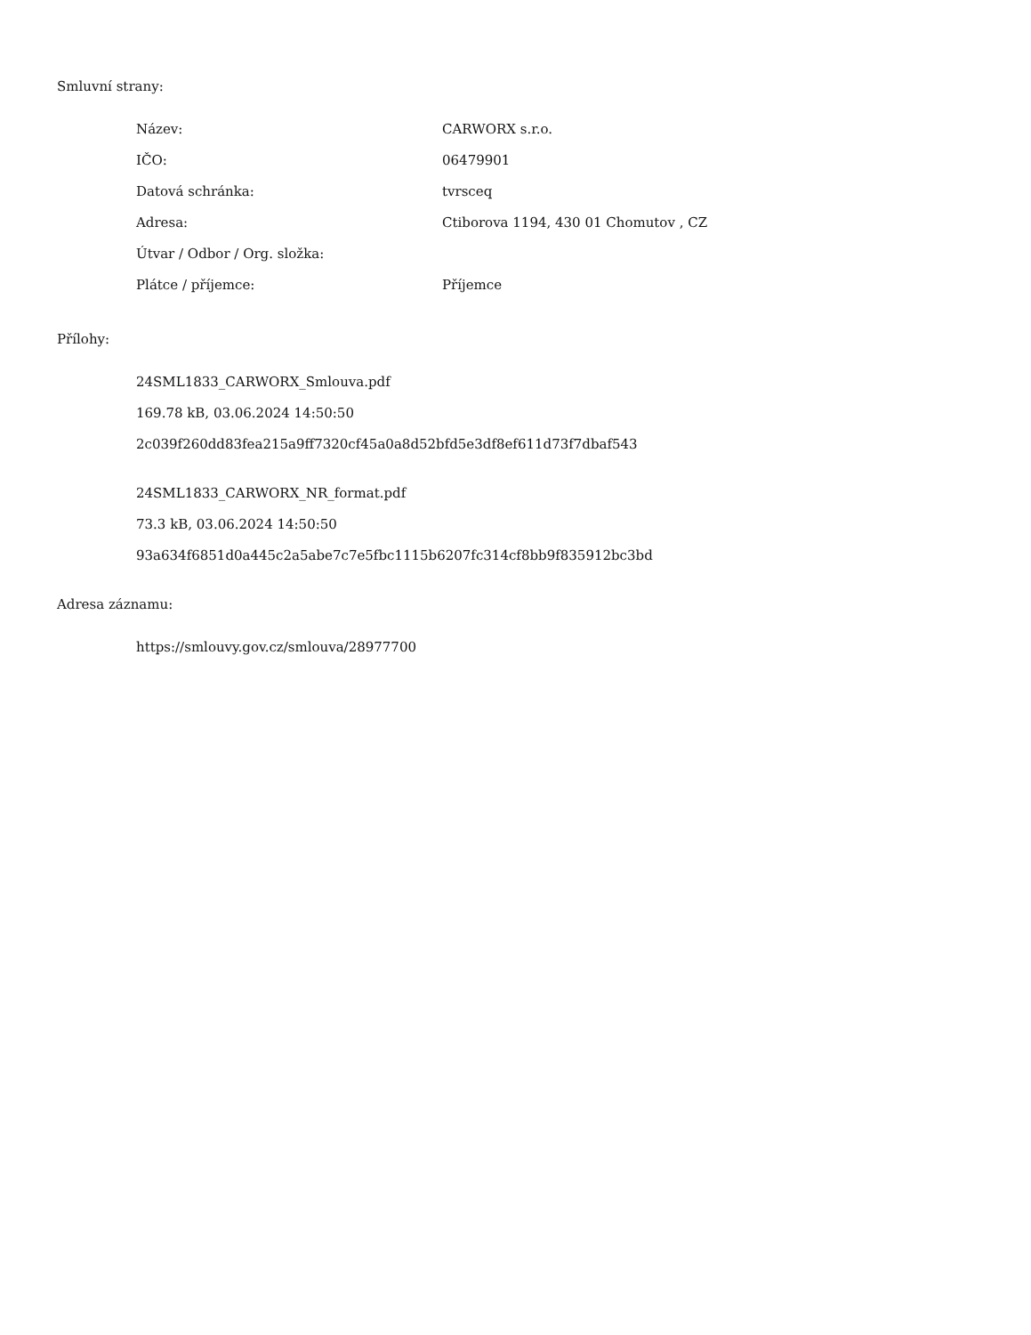Smluvní strany:
| Název: | CARWORX s.r.o. |
| IČO: | 06479901 |
| Datová schránka: | tvrsceq |
| Adresa: | Ctiborova 1194, 430 01 Chomutov , CZ |
| Útvar / Odbor / Org. složka: | |
| Plátce / příjemce: | Příjemce |
Přílohy:
24SML1833_CARWORX_Smlouva.pdf
169.78 kB, 03.06.2024 14:50:50
2c039f260dd83fea215a9ff7320cf45a0a8d52bfd5e3df8ef611d73f7dbaf543
24SML1833_CARWORX_NR_format.pdf
73.3 kB, 03.06.2024 14:50:50
93a634f6851d0a445c2a5abe7c7e5fbc1115b6207fc314cf8bb9f835912bc3bd
Adresa záznamu:
https://smlouvy.gov.cz/smlouva/28977700